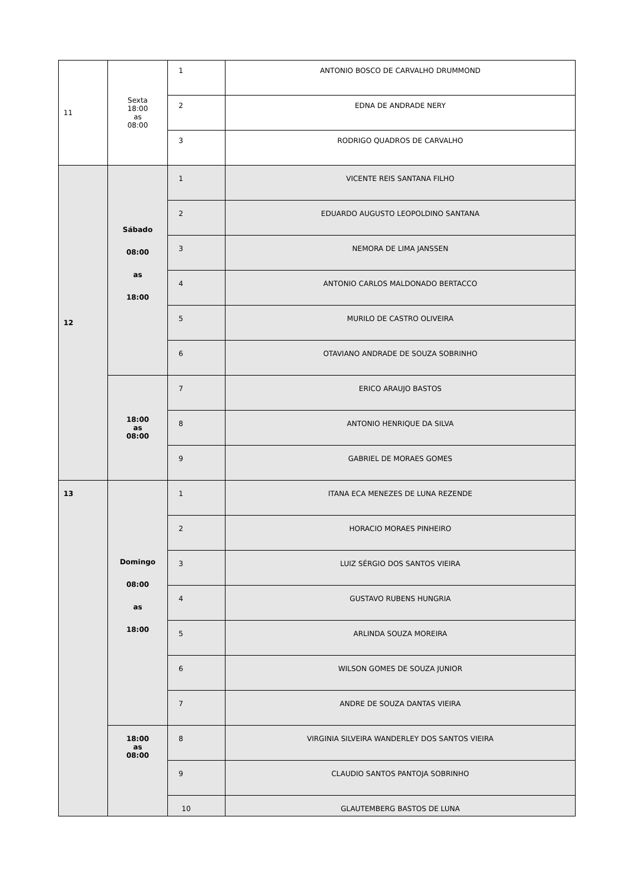| 11 | Sexta 18:00 as 08:00 | 1 | ANTONIO BOSCO DE CARVALHO DRUMMOND |
| | | 2 | EDNA DE ANDRADE NERY |
| | | 3 | RODRIGO QUADROS DE CARVALHO |
| 12 | Sábado 08:00 as 18:00 | 1 | VICENTE REIS SANTANA FILHO |
| | | 2 | EDUARDO AUGUSTO LEOPOLDINO SANTANA |
| | | 3 | NEMORA DE LIMA JANSSEN |
| | | 4 | ANTONIO CARLOS MALDONADO BERTACCO |
| | | 5 | MURILO DE CASTRO OLIVEIRA |
| | | 6 | OTAVIANO ANDRADE DE SOUZA SOBRINHO |
| | 18:00 as 08:00 | 7 | ERICO ARAUJO BASTOS |
| | | 8 | ANTONIO HENRIQUE DA SILVA |
| | | 9 | GABRIEL DE MORAES GOMES |
| 13 | Domingo 08:00 as 18:00 | 1 | ITANA ECA MENEZES DE LUNA REZENDE |
| | | 2 | HORACIO MORAES PINHEIRO |
| | | 3 | LUIZ SÉRGIO DOS SANTOS VIEIRA |
| | | 4 | GUSTAVO RUBENS HUNGRIA |
| | | 5 | ARLINDA SOUZA MOREIRA |
| | | 6 | WILSON GOMES DE SOUZA JUNIOR |
| | | 7 | ANDRE DE SOUZA DANTAS VIEIRA |
| | 18:00 as 08:00 | 8 | VIRGINIA SILVEIRA WANDERLEY DOS SANTOS VIEIRA |
| | | 9 | CLAUDIO SANTOS PANTOJA SOBRINHO |
| | | 10 | GLAUTEMBERG BASTOS DE LUNA |